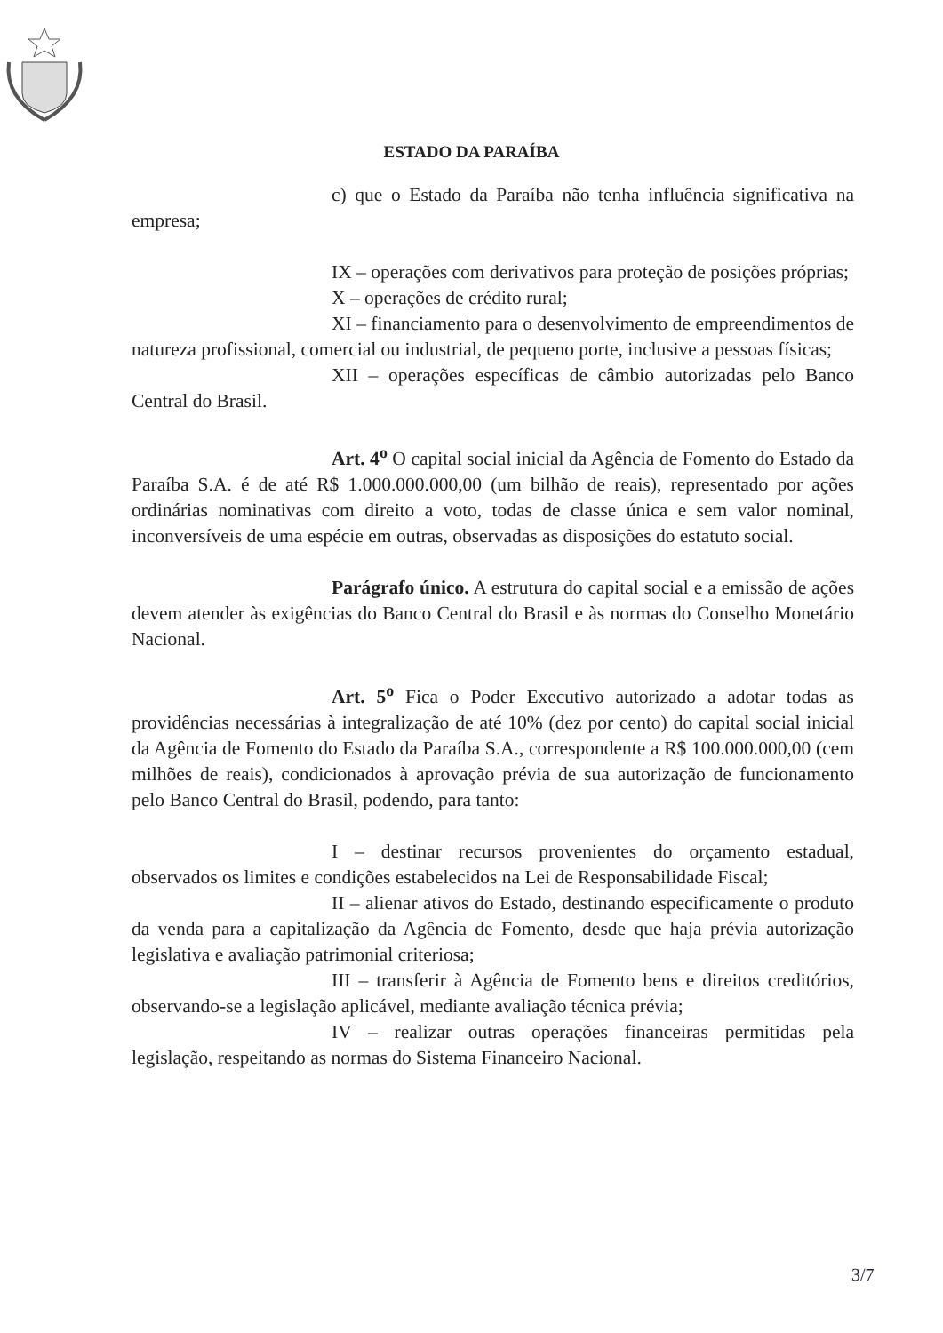ESTADO DA PARAÍBA
c) que o Estado da Paraíba não tenha influência significativa na empresa;
IX – operações com derivativos para proteção de posições próprias;
X – operações de crédito rural;
XI – financiamento para o desenvolvimento de empreendimentos de natureza profissional, comercial ou industrial, de pequeno porte, inclusive a pessoas físicas;
XII – operações específicas de câmbio autorizadas pelo Banco Central do Brasil.
Art. 4<sup>o</sup> O capital social inicial da Agência de Fomento do Estado da Paraíba S.A. é de até R$ 1.000.000.000,00 (um bilhão de reais), representado por ações ordinárias nominativas com direito a voto, todas de classe única e sem valor nominal, inconversíveis de uma espécie em outras, observadas as disposições do estatuto social.
Parágrafo único. A estrutura do capital social e a emissão de ações devem atender às exigências do Banco Central do Brasil e às normas do Conselho Monetário Nacional.
Art. 5<sup>o</sup> Fica o Poder Executivo autorizado a adotar todas as providências necessárias à integralização de até 10% (dez por cento) do capital social inicial da Agência de Fomento do Estado da Paraíba S.A., correspondente a R$ 100.000.000,00 (cem milhões de reais), condicionados à aprovação prévia de sua autorização de funcionamento pelo Banco Central do Brasil, podendo, para tanto:
I – destinar recursos provenientes do orçamento estadual, observados os limites e condições estabelecidos na Lei de Responsabilidade Fiscal;
II – alienar ativos do Estado, destinando especificamente o produto da venda para a capitalização da Agência de Fomento, desde que haja prévia autorização legislativa e avaliação patrimonial criteriosa;
III – transferir à Agência de Fomento bens e direitos creditórios, observando-se a legislação aplicável, mediante avaliação técnica prévia;
IV – realizar outras operações financeiras permitidas pela legislação, respeitando as normas do Sistema Financeiro Nacional.
3/7